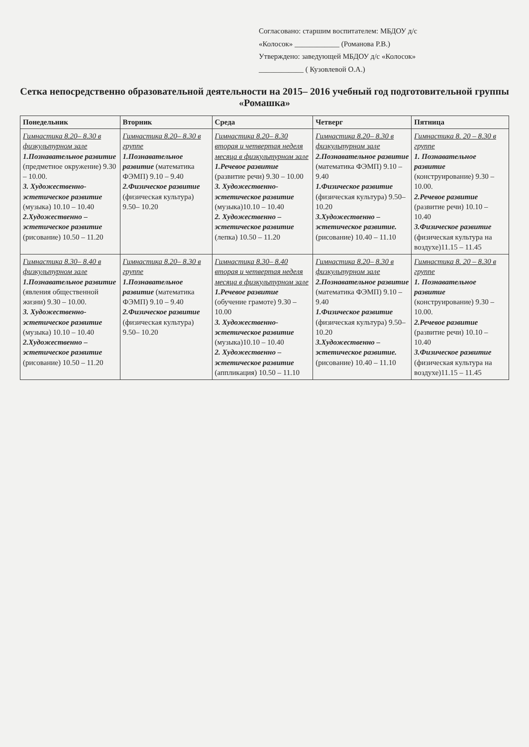Согласовано: старшим воспитателем: МБДОУ д/с
«Колосок» ____________ (Романова Р.В.)
Утверждено: заведующей МБДОУ д/с «Колосок»
____________ ( Кузовлевой О.А.)
Сетка непосредственно образовательной деятельности на 2015– 2016 учебный год подготовительной группы «Ромашка»
| Понедельник | Вторник | Среда | Четверг | Пятница |
| --- | --- | --- | --- | --- |
| Гимнастика 8.20– 8.30 в физкультурном зале 1.Познавательное развитие (предметное окружение) 9.30 – 10.00. 3. Художественно-эстетическое развитие (музыка) 10.10 – 10.40 2.Художественно – эстетическое развитие (рисование) 10.50 – 11.20 | Гимнастика 8.20– 8.30 в группе 1.Познавательное развитие (математика ФЭМП) 9.10 – 9.40 2.Физическое развитие (физическая культура) 9.50– 10.20 | Гимнастика 8.20– 8.30 вторая и четвертая неделя месяца в физкультурном зале 1.Речевое развитие (развитие речи) 9.30 – 10.00 3. Художественно-эстетическое развитие (музыка)10.10 – 10.40 2. Художественно – эстетическое развитие (лепка) 10.50 – 11.20 | Гимнастика 8.20– 8.30 в физкультурном зале 2.Познавательное развитие (математика ФЭМП) 9.10 – 9.40 1.Физическое развитие (физическая культура) 9.50– 10.20 3.Художественно – эстетическое развитие. (рисование) 10.40 – 11.10 | Гимнастика 8. 20 – 8.30 в группе 1. Познавательное развитие (конструирование) 9.30 – 10.00. 2.Речевое развитие (развитие речи) 10.10 – 10.40 3.Физическое развитие (физическая культура на воздухе)11.15 – 11.45 |
| Гимнастика 8.30– 8.40 в физкультурном зале 1.Познавательное развитие (явления общественной жизни) 9.30 – 10.00. 3. Художественно-эстетическое развитие (музыка) 10.10 – 10.40 2.Художественно – эстетическое развитие (рисование) 10.50 – 11.20 | Гимнастика 8.20– 8.30 в группе 1.Познавательное развитие (математика ФЭМП) 9.10 – 9.40 2.Физическое развитие (физическая культура) 9.50– 10.20 | Гимнастика 8.30– 8.40 вторая и четвертая неделя месяца в физкультурном зале 1.Речевое развитие (обучение грамоте) 9.30 – 10.00 3. Художественно-эстетическое развитие (музыка)10.10 – 10.40 2. Художественно – эстетическое развитие (аппликация) 10.50 – 11.10 | Гимнастика 8.20– 8.30 в физкультурном зале 2.Познавательное развитие (математика ФЭМП) 9.10 – 9.40 1.Физическое развитие (физическая культура) 9.50– 10.20 3.Художественно – эстетическое развитие. (рисование) 10.40 – 11.10 | Гимнастика 8. 20 – 8.30 в группе 1. Познавательное развитие (конструирование) 9.30 – 10.00. 2.Речевое развитие (развитие речи) 10.10 – 10.40 3.Физическое развитие (физическая культура на воздухе)11.15 – 11.45 |